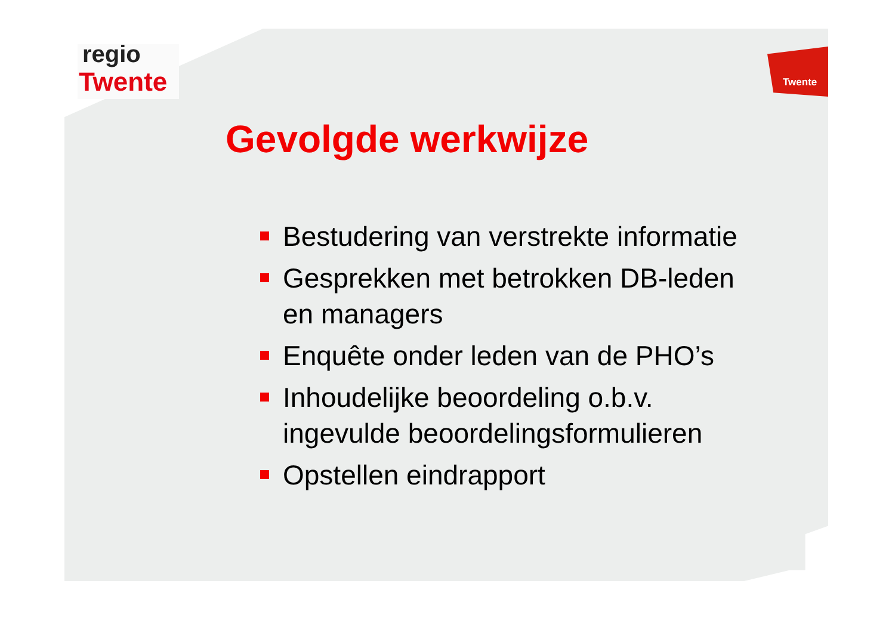regio
Twente Twente
Gevolgde werkwijze
Bestudering van verstrekte informatie
Gesprekken met betrokken DB-leden en managers
Enquête onder leden van de PHO’s
Inhoudelijke beoordeling o.b.v. ingevulde beoordelingsformulieren
Opstellen eindrapport